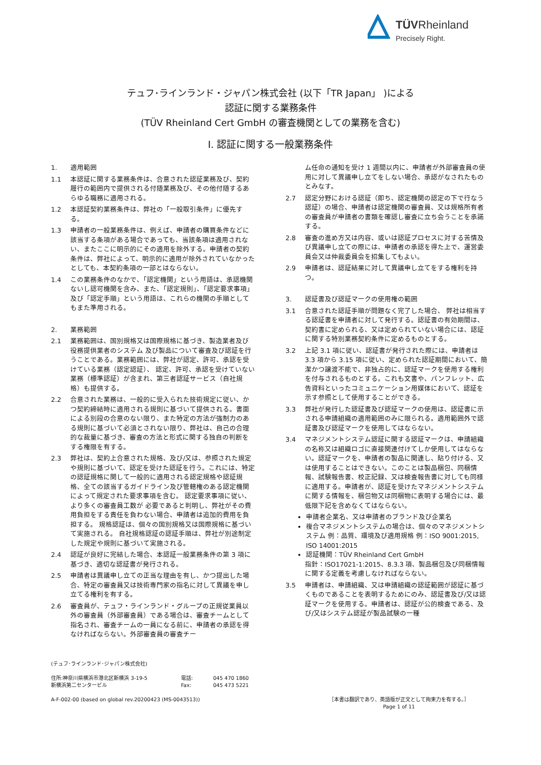TÜVRheinland
Precisely Right.
テュフ･ラインランド・ジャパン株式会社 (以下「TR Japan」 )による
認証に関する業務条件
(TÜV Rheinland Cert GmbH の審査機関としての業務を含む)
I. 認証に関する一般業務条件
1. 適用範囲
1.1 本認証に関する業務条件は、合意された認証業務及び、契約履行の範囲内で提供される付随業務及び、その他付随するあらゆる職務に適用される。
1.2 本認証契約業務条件は、弊社の「一般取引条件」に優先する。
1.3 申請者の一般業務条件は、例えば、申請者の購買条件などに該当する条項がある場合であっても、当該条項は適用されない、またここに明示的にその適用を除外する。申請者の契約条件は、弊社によって、明示的に適用が除外されていなかったとしても、本契約条項の一部とはならない。
1.4 この業務条件のなかで、「認定機関」という用語は、承認機関ないし認可機関を含み、また、「認定規則」、「認定要求事項」及び「認定手順」という用語は、これらの機関の手順としてもまた準用される。
2. 業務範囲
2.1 業務範囲は、国別規格又は国際規格に基づき、製造業者及び役務提供業者のシステム 及び製品について審査及び認証を行うことである。業務範囲には、弊社が認定、許可、承認を受けている業務（認定認証）、 認定、許可、承認を受けていない業務（標準認証）が含まれ、第三者認証サービス（自社規格）も提供する。
2.2 合意された業務は、一般的に受入られた技術規定に従い、かつ契約締結時に適用される規則に基づいて提供される。書面による別段の合意のない限り、また特定の方法が強制力のある規則に基づいて必須とされない限り、弊社は、自己の合理的な裁量に基づき、審査の方法と形式に関する独自の判断をする権限を有する。
2.3 弊社は、契約上合意された規格、及び/又は、参照された規定や規則に基づいて、認定を受けた認証を行う。これには、特定の認証規格に関して一般的に適用される認定規格や認証規格、全ての該当するガイドライン及び管轄権のある認定機関によって規定された要求事項を含む。 認定要求事項に従い、より多くの審査員工数が 必要であると判明し、弊社がその費用負担をする責任を負わない場合、申請者は追加的費用を負担する。 規格認証は、個々の国別規格又は国際規格に基づいて実施される。 自社規格認証の認証手順は、弊社が別途制定した規定や規則に基づいて実施される。
2.4 認証が良好に完結した場合、本認証一般業務条件の第 3 項に基づき、適切な認証書が発行される。
2.5 申請者は異議申し立ての正当な理由を有し、かつ提出した場合、特定の審査員又は技術専門家の指名に対して異議を申し立てる権利を有する。
2.6 審査員が、テュフ・ラインランド・グループの正規従業員以外の審査員（外部審査員）である場合は、審査チームとして指名され、審査チームの一員になる前に、申請者の承認を得なければならない。外部審査員の審査チー
ム任命の通知を受け 1 週間以内に、申請者が外部審査員の使用に対して異議申し立てをしない場合、承認がなされたものとみなす。
2.7 認定分野における認証（即ち、認定機関の認定の下で行なう認証）の場合、申請者は認定機関の審査員、又は規格所有者の審査員が申請者の書類を確認し審査に立ち会うことを承諾する。
2.8 審査の進め方又は内容、或いは認証プロセスに対する苦情及び異議申し立ての際には、申請者の承認を得た上で、運営委員会又は仲裁委員会を招集してもよい。
2.9 申請者は、認証結果に対して異議申し立てをする権利を持つ。
3. 認証書及び認証マークの使用権の範囲
3.1 合意された認証手順が問題なく完了した場合、 弊社は相当する認証書を申請者に対して発行する。認証書の有効期間は、契約書に定められる、又は定められていない場合には、認証に関する特別業務契約条件に定めるものとする。
3.2 上記 3.1 項に従い、認証書が発行された際には、申請者は 3.3 項から 3.15 項に従い、定められた認証期間において、簡潔かつ譲渡不能で、非独占的に、認証マークを使用する権利を付与されるものとする。これも文書や、パンフレット、広告資料といったコミュニケーション用媒体において、認証を示す参照として使用することができる。
3.3 弊社が発行した認証書及び認証マークの使用は、認証書に示される申請組織の適用範囲のみに限られる。適用範囲外で認証書及び認証マークを使用してはならない。
3.4 マネジメントシステム認証に関する認証マークは、申請組織の名称又は組織ロゴに直接関連付けてしか使用してはならない。認証マークを、申請者の製品に関連し、貼り付ける、又は使用することはできない。このことは製品梱包、同梱情報、試験報告書、校正記録、又は検査報告書に対しても同様に適用する。申請者が、認証を受けたマネジメントシステムに関する情報を、梱包物又は同梱物に表明する場合には、最低限下記を含めなくてはならない。
申請者企業名、又は申請者のブランド及び企業名
複合マネジメントシステムの場合は、個々のマネジメントシステム 例：品質、環境及び適用規格 例：ISO 9001:2015, ISO 14001:2015
認証機関：TÜV Rheinland Cert GmbH
指針：ISO17021-1:2015、8.3.3 項、製品梱包及び同梱情報に関する定義を考慮しなければならない。
3.5 申請者は、申請組織、又は申請組織の認証範囲が認証に基づくものであることを表明するためにのみ、認証書及び/又は認証マークを使用する。申請者は、認証が公的検査である、及び/又はシステム認証が製品試験の一種
(テュフ･ラインランド･ジャパン株式会社)
住所:神奈川県横浜市港北区新横浜 3-19-5
新横浜第二センタービル 電話:
Fax: 045 470 1860
045 473 5221
A-F-002-00 (based on global rev.20200423 (MS-0043513)) ［本書は翻訳であり、英語版が正文として拘束力を有する。］
Page 1 of 11